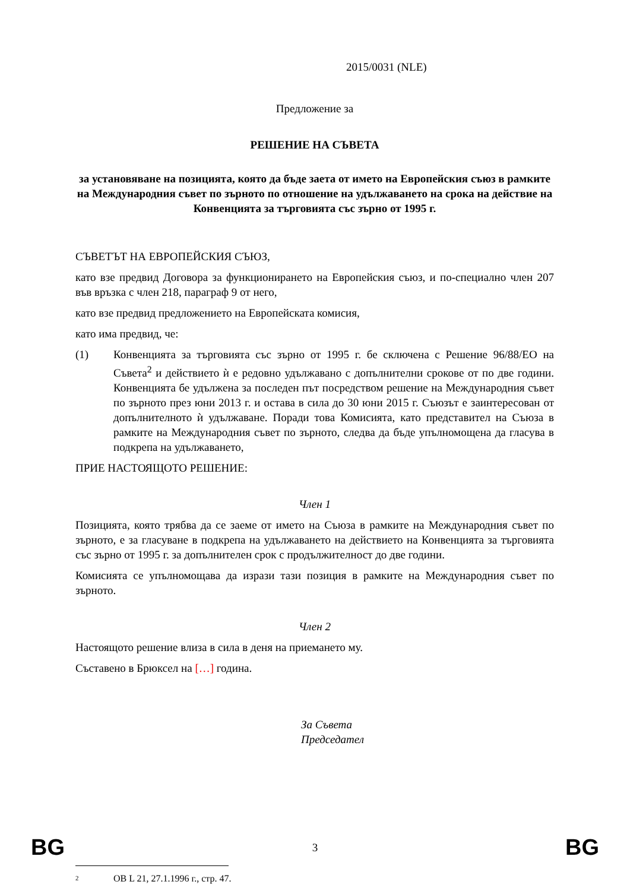2015/0031 (NLE)
Предложение за
РЕШЕНИЕ НА СЪВЕТА
за установяване на позицията, която да бъде заета от името на Европейския съюз в рамките на Международния съвет по зърното по отношение на удължаването на срока на действие на Конвенцията за търговията със зърно от 1995 г.
СЪВЕТЪТ НА ЕВРОПЕЙСКИЯ СЪЮЗ,
като взе предвид Договора за функционирането на Европейския съюз, и по-специално член 207 във връзка с член 218, параграф 9 от него,
като взе предвид предложението на Европейската комисия,
като има предвид, че:
(1) Конвенцията за търговията със зърно от 1995 г. бе сключена с Решение 96/88/ЕО на Съвета<sup>2</sup> и действието ѝ е редовно удължавано с допълнителни срокове от по две години. Конвенцията бе удължена за последен път посредством решение на Международния съвет по зърното през юни 2013 г. и остава в сила до 30 юни 2015 г. Съюзът е заинтересован от допълнителното ѝ удължаване. Поради това Комисията, като представител на Съюза в рамките на Международния съвет по зърното, следва да бъде упълномощена да гласува в подкрепа на удължаването,
ПРИЕ НАСТОЯЩОТО РЕШЕНИЕ:
Член 1
Позицията, която трябва да се заеме от името на Съюза в рамките на Международния съвет по зърното, е за гласуване в подкрепа на удължаването на действието на Конвенцията за търговията със зърно от 1995 г. за допълнителен срок с продължителност до две години.
Комисията се упълномощава да изрази тази позиция в рамките на Международния съвет по зърното.
Член 2
Настоящото решение влиза в сила в деня на приемането му.
Съставено в Брюксел на […] година.
За Съвета
Председател
<sup>2</sup> ОВ L 21, 27.1.1996 г., стр. 47.
BG 3 BG